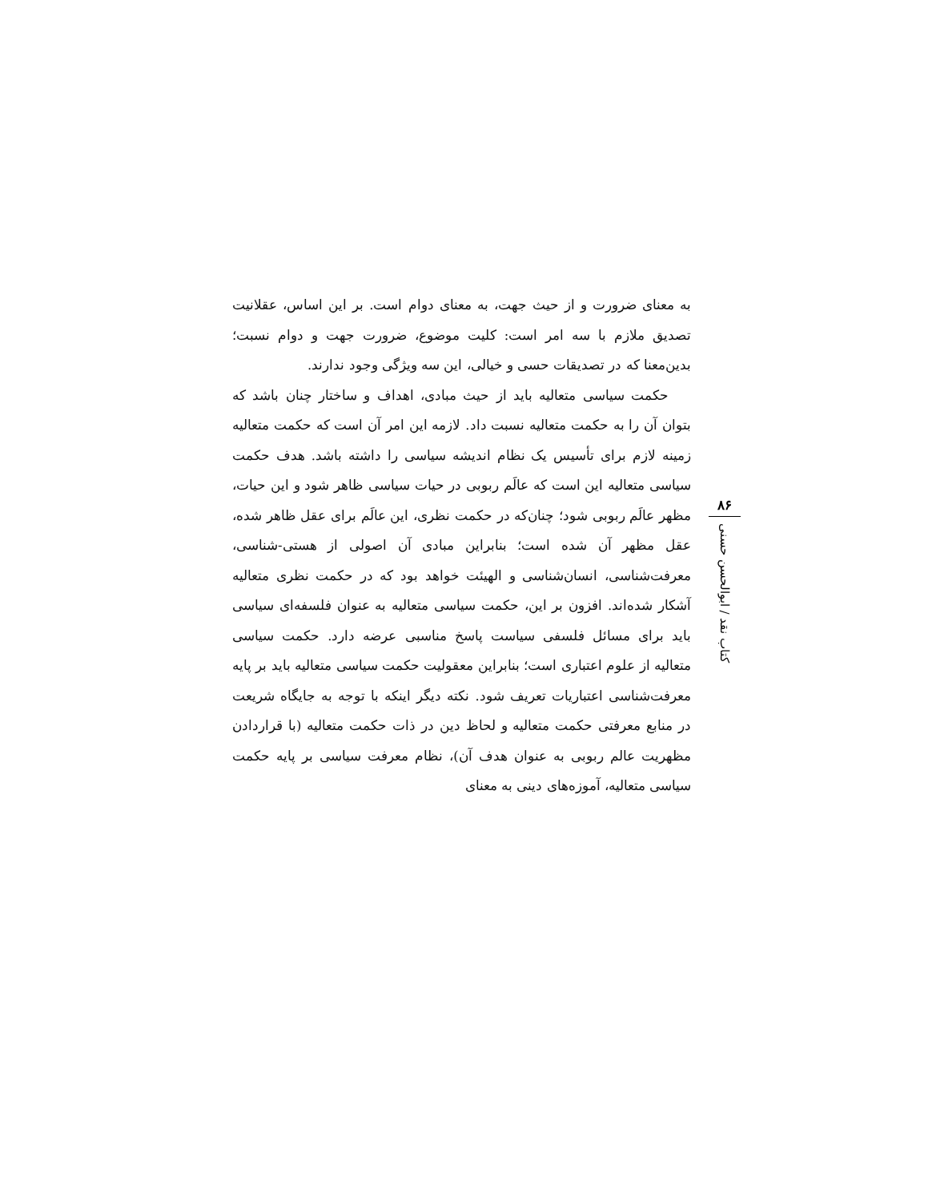به معنای ضرورت و از حیث جهت، به معنای دوام است. بر این اساس، عقلانیت تصدیق ملازم با سه امر است: کلیت موضوع، ضرورت جهت و دوام نسبت؛ بدین‌معنا که در تصدیقات حسی و خیالی، این سه ویژگی وجود ندارند.
حکمت سیاسی متعالیه باید از حیث مبادی، اهداف و ساختار چنان باشد که بتوان آن را به حکمت متعالیه نسبت داد. لازمه این امر آن است که حکمت متعالیه زمینه لازم برای تأسیس یک نظام اندیشه سیاسی را داشته باشد. هدف حکمت سیاسی متعالیه این است که عالَم ربوبی در حیات سیاسی ظاهر شود و این حیات، مظهر عالَم ربوبی شود؛ چنان‌که در حکمت نظری، این عالَم برای عقل ظاهر شده، عقل مظهر آن شده است؛ بنابراین مبادی آن اصولی از هستی-شناسی، معرفت‌شناسی، انسان‌شناسی و الهیئت خواهد بود که در حکمت نظری متعالیه آشکار شده‌اند. افزون بر این، حکمت سیاسی متعالیه به عنوان فلسفه‌ای سیاسی باید برای مسائل فلسفی سیاست پاسخ مناسبی عرضه دارد. حکمت سیاسی متعالیه از علوم اعتباری است؛ بنابراین معقولیت حکمت سیاسی متعالیه باید بر پایه معرفت‌شناسی اعتباریات تعریف شود. نکته دیگر اینکه با توجه به جایگاه شریعت در منابع معرفتی حکمت متعالیه و لحاظ دین در ذات حکمت متعالیه (با قراردادن مظهریت عالم ربوبی به عنوان هدف آن)، نظام معرفت سیاسی بر پایه حکمت سیاسی متعالیه، آموزه‌های دینی به معنای
۸۶
کتاب نقد / ابوالحسن حسنی